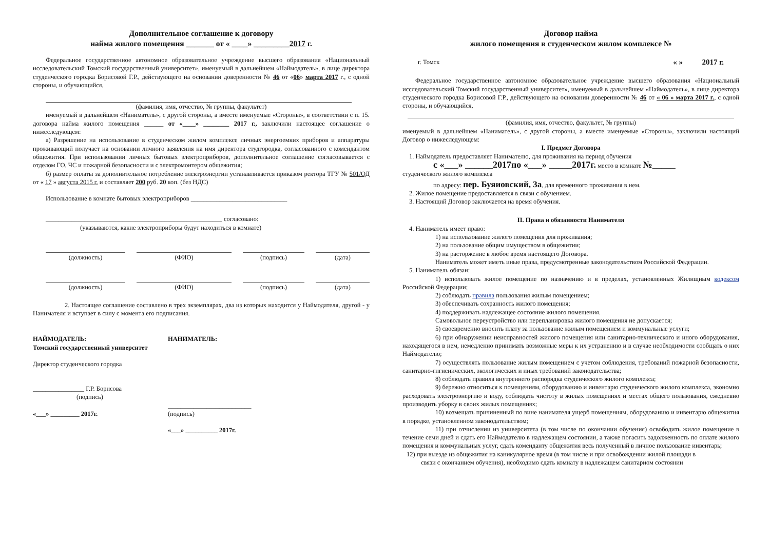Дополнительное соглашение к договору
найма жилого помещения _______ от « ____» _________2017 г.
Федеральное государственное автономное образовательное учреждение высшего образования «Национальный исследовательский Томский государственный университет», именуемый в дальнейшем «Наймодатель», в лице директора студенческого городка Борисовой Г.Р., действующего на основании доверенности № 46 от «06» марта 2017 г., с одной стороны, и обучающийся,
(фамилия, имя, отчество, № группы, факультет)
именуемый в дальнейшем «Наниматель», с другой стороны, а вместе именуемые «Стороны», в соответствии с п. 15. договора найма жилого помещения ______ от «____» ________ 2017 г., заключили настоящее соглашение о нижеследующем:
а) Разрешение на использование в студенческом жилом комплексе личных энергоемких приборов и аппаратуры проживающий получает на основании личного заявления на имя директора студгородка, согласованного с комендантом общежития. При использовании личных бытовых электроприборов, дополнительное соглашение согласовывается с отделом ГО, ЧС и пожарной безопасности и с электромонтером общежития;
б) размер оплаты за дополнительное потребление электроэнергии устанавливается приказом ректора ТГУ № 501/ОД от « 17 » августа 2015 г. и составляет 200 руб. 20 коп. (без НДС)
Использование в комнате бытовых электроприборов ______________________________
_______________________________________________________ согласовано:
(указываются, какие электроприборы будут находиться в комнате)
(должность) (ФИО) (подпись) (дата)
(должность) (ФИО) (подпись) (дата)
2. Настоящее соглашение составлено в трех экземплярах, два из которых находится у Наймодателя, другой - у Нанимателя и вступает в силу с момента его подписания.
НАЙМОДАТЕЛЬ:
Томский государственный университет
Директор студенческого городка
________________ Г.Р. Борисова
(подпись)
«___» _________ 2017г.
НАНИМАТЕЛЬ:
__________________________
(подпись)
«___» __________ 2017г.
Договор найма
жилого помещения в студенческом жилом комплексе №
г. Томск « » 2017 г.
Федеральное государственное автономное образовательное учреждение высшего образования «Национальный исследовательский Томский государственный университет», именуемый в дальнейшем «Наймодатель», в лице директора студенческого городка Борисовой Г.Р., действующего на основании доверенности № 46 от « 06 » марта 2017 г., с одной стороны, и обучающийся,
(фамилия, имя, отчество, факультет, № группы)
именуемый в дальнейшем «Наниматель», с другой стороны, а вместе именуемые «Стороны», заключили настоящий Договор о нижеследующем:
I. Предмет Договора
1. Наймодатель предоставляет Нанимателю, для проживания на период обучения
с «___» ______2017по «___» _____2017г. место в комнате №_____
студенческого жилого комплекса
по адресу: пер. Буяиовский, 3а, для временного проживания в нем.
2. Жилое помещение предоставляется в связи с обучением.
3. Настоящий Договор заключается на время обучения.
II. Права и обязанности Нанимателя
4. Наниматель имеет право:
1) на использование жилого помещения для проживания;
2) на пользование общим имуществом в общежитии;
3) на расторжение в любое время настоящего Договора.
Наниматель может иметь иные права, предусмотренные законодательством Российской Федерации.
5. Наниматель обязан:
1) использовать жилое помещение по назначению и в пределах, установленных Жилищным кодексом Российской Федерации;
2) соблюдать правила пользования жилым помещением;
3) обеспечивать сохранность жилого помещения;
4) поддерживать надлежащее состояние жилого помещения.
Самовольное переустройство или перепланировка жилого помещения не допускается;
5) своевременно вносить плату за пользование жилым помещением и коммунальные услуги;
6) при обнаружении неисправностей жилого помещения или санитарно-технического и иного оборудования, находящегося в нем, немедленно принимать возможные меры к их устранению и в случае необходимости сообщать о них Наймодателю;
7) осуществлять пользование жилым помещением с учетом соблюдения, требований пожарной безопасности, санитарно-гигиенических, экологических и иных требований законодательства;
8) соблюдать правила внутреннего распорядка студенческого жилого комплекса;
9) бережно относиться к помещениям, оборудованию и инвентарю студенческого жилого комплекса, экономно расходовать электроэнергию и воду, соблюдать чистоту в жилых помещениях и местах общего пользования, ежедневно производить уборку в своих жилых помещениях;
10) возмещать причиненный по вине нанимателя ущерб помещениям, оборудованию и инвентарю общежития в порядке, установленном законодательством;
11) при отчислении из университета (в том числе по окончании обучения) освободить жилое помещение в течение семи дней и сдать его Наймодателю в надлежащем состоянии, а также погасить задолженность по оплате жилого помещения и коммунальных услуг, сдать коменданту общежития весь полученный в личное пользование инвентарь;
12) при выезде из общежития на каникулярное время (в том числе и при освобождении жилой площади в
связи с окончанием обучения), необходимо сдать комнату в надлежащем санитарном состоянии